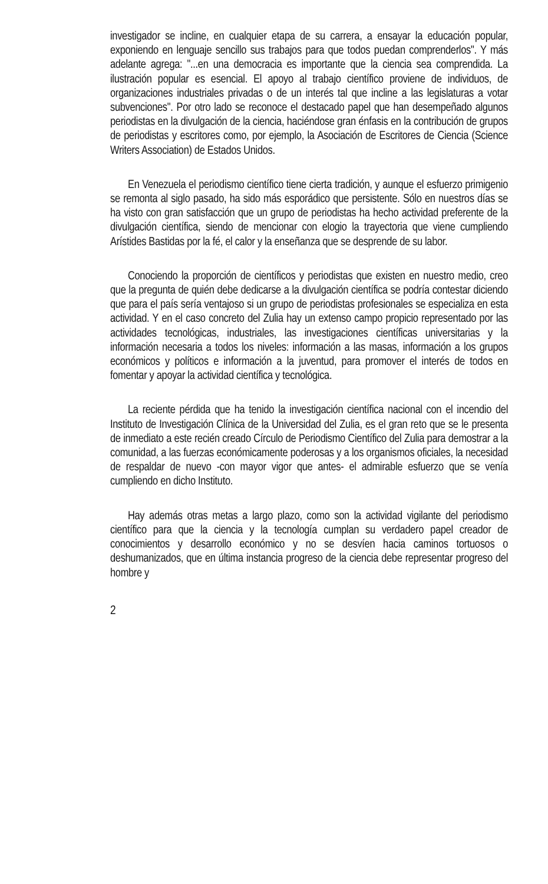investigador se incline, en cualquier etapa de su carrera, a ensayar la educación popular, exponiendo en lenguaje sencillo sus trabajos para que todos puedan comprenderlos". Y más adelante agrega: "...en una democracia es importante que la ciencia sea comprendida. La ilustración popular es esencial. El apoyo al trabajo científico proviene de individuos, de organizaciones industriales privadas o de un interés tal que incline a las legislaturas a votar subvenciones". Por otro lado se reconoce el destacado papel que han desempeñado algunos periodistas en la divulgación de la ciencia, haciéndose gran énfasis en la contribución de grupos de periodistas y escritores como, por ejemplo, la Asociación de Escritores de Ciencia (Science Writers Association) de Estados Unidos.
En Venezuela el periodismo científico tiene cierta tradición, y aunque el esfuerzo primigenio se remonta al siglo pasado, ha sido más esporádico que persistente. Sólo en nuestros días se ha visto con gran satisfacción que un grupo de periodistas ha hecho actividad preferente de la divulgación científica, siendo de mencionar con elogio la trayectoria que viene cumpliendo Arístides Bastidas por la fé, el calor y la enseñanza que se desprende de su labor.
Conociendo la proporción de científicos y periodistas que existen en nuestro medio, creo que la pregunta de quién debe dedicarse a la divulgación científica se podría contestar diciendo que para el país sería ventajoso si un grupo de periodistas profesionales se especializa en esta actividad. Y en el caso concreto del Zulia hay un extenso campo propicio representado por las actividades tecnológicas, industriales, las investigaciones científicas universitarias y la información necesaria a todos los niveles: información a las masas, información a los grupos económicos y políticos e información a la juventud, para promover el interés de todos en fomentar y apoyar la actividad científica y tecnológica.
La reciente pérdida que ha tenido la investigación científica nacional con el incendio del Instituto de Investigación Clínica de la Universidad del Zulia, es el gran reto que se le presenta de inmediato a este recién creado Círculo de Periodismo Científico del Zulia para demostrar a la comunidad, a las fuerzas económicamente poderosas y a los organismos oficiales, la necesidad de respaldar de nuevo -con mayor vigor que antes- el admirable esfuerzo que se venía cumpliendo en dicho Instituto.
Hay además otras metas a largo plazo, como son la actividad vigilante del periodismo científico para que la ciencia y la tecnología cumplan su verdadero papel creador de conocimientos y desarrollo económico y no se desvíen hacia caminos tortuosos o deshumanizados, que en última instancia progreso de la ciencia debe representar progreso del hombre y
2